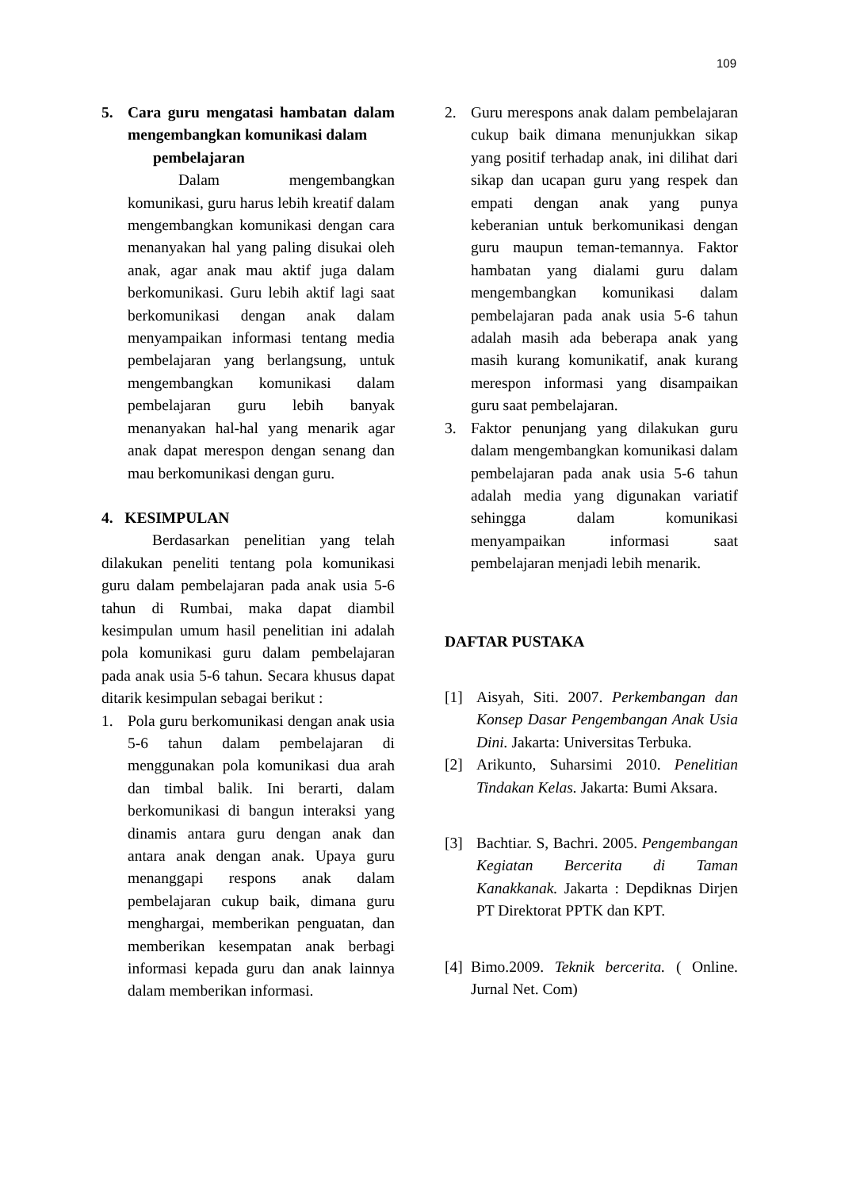109
5. Cara guru mengatasi hambatan dalam mengembangkan komunikasi dalam
pembelajaran
Dalam mengembangkan komunikasi, guru harus lebih kreatif dalam mengembangkan komunikasi dengan cara menanyakan hal yang paling disukai oleh anak, agar anak mau aktif juga dalam berkomunikasi. Guru lebih aktif lagi saat berkomunikasi dengan anak dalam menyampaikan informasi tentang media pembelajaran yang berlangsung, untuk mengembangkan komunikasi dalam pembelajaran guru lebih banyak menanyakan hal-hal yang menarik agar anak dapat merespon dengan senang dan mau berkomunikasi dengan guru.
4. KESIMPULAN
Berdasarkan penelitian yang telah dilakukan peneliti tentang pola komunikasi guru dalam pembelajaran pada anak usia 5-6 tahun di Rumbai, maka dapat diambil kesimpulan umum hasil penelitian ini adalah pola komunikasi guru dalam pembelajaran pada anak usia 5-6 tahun. Secara khusus dapat ditarik kesimpulan sebagai berikut :
1. Pola guru berkomunikasi dengan anak usia 5-6 tahun dalam pembelajaran di menggunakan pola komunikasi dua arah dan timbal balik. Ini berarti, dalam berkomunikasi di bangun interaksi yang dinamis antara guru dengan anak dan antara anak dengan anak. Upaya guru menanggapi respons anak dalam pembelajaran cukup baik, dimana guru menghargai, memberikan penguatan, dan memberikan kesempatan anak berbagi informasi kepada guru dan anak lainnya dalam memberikan informasi.
2. Guru merespons anak dalam pembelajaran cukup baik dimana menunjukkan sikap yang positif terhadap anak, ini dilihat dari sikap dan ucapan guru yang respek dan empati dengan anak yang punya keberanian untuk berkomunikasi dengan guru maupun teman-temannya. Faktor hambatan yang dialami guru dalam mengembangkan komunikasi dalam pembelajaran pada anak usia 5-6 tahun adalah masih ada beberapa anak yang masih kurang komunikatif, anak kurang merespon informasi yang disampaikan guru saat pembelajaran.
3. Faktor penunjang yang dilakukan guru dalam mengembangkan komunikasi dalam pembelajaran pada anak usia 5-6 tahun adalah media yang digunakan variatif sehingga dalam komunikasi menyampaikan informasi saat pembelajaran menjadi lebih menarik.
DAFTAR PUSTAKA
[1] Aisyah, Siti. 2007. Perkembangan dan Konsep Dasar Pengembangan Anak Usia Dini. Jakarta: Universitas Terbuka.
[2] Arikunto, Suharsimi 2010. Penelitian Tindakan Kelas. Jakarta: Bumi Aksara.
[3] Bachtiar. S, Bachri. 2005. Pengembangan Kegiatan Bercerita di Taman Kanakkanak. Jakarta : Depdiknas Dirjen PT Direktorat PPTK dan KPT.
[4]
Bimo.2009. Teknik bercerita. ( Online. Jurnal Net. Com)